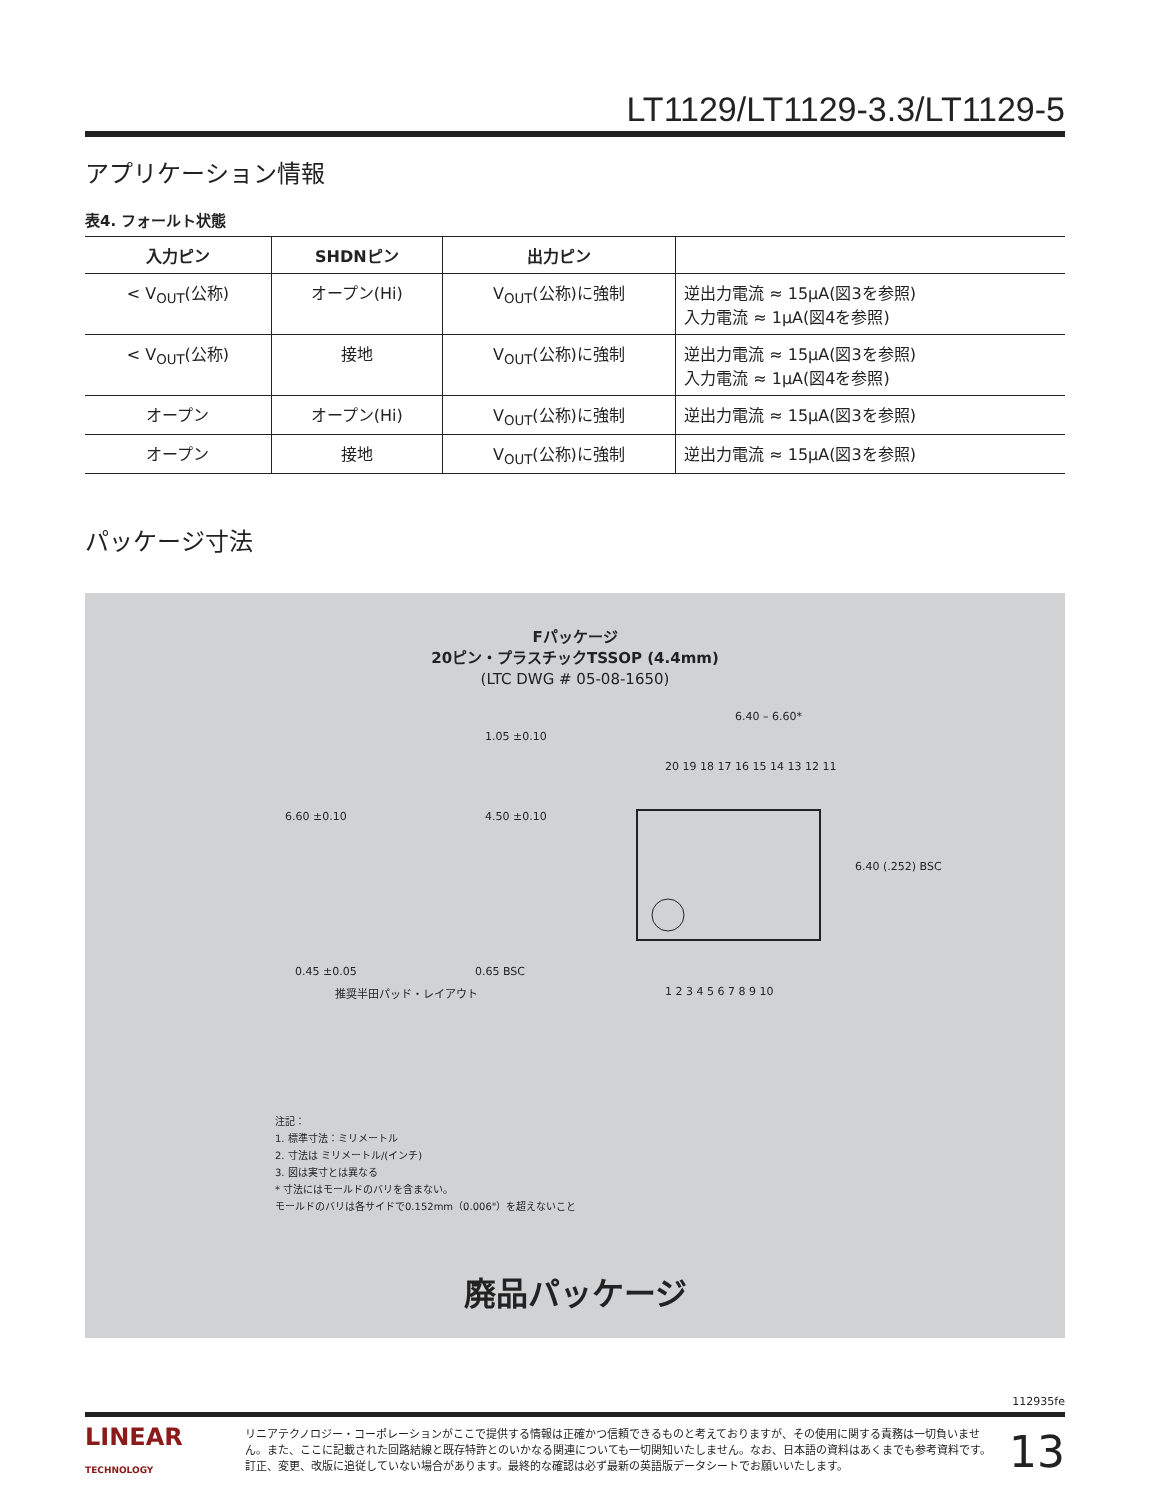LT1129/LT1129-3.3/LT1129-5
アプリケーション情報
表4. フォールト状態
| 入力ピン | SHDNピン | 出力ピン | |
| --- | --- | --- | --- |
| < V<sub>OUT</sub>(公称) | オープン(Hi) | V<sub>OUT</sub>(公称)に強制 | 逆出力電流 ≈ 15μA(図3を参照) 入力電流 ≈ 1μA(図4を参照) |
| < V<sub>OUT</sub>(公称) | 接地 | V<sub>OUT</sub>(公称)に強制 | 逆出力電流 ≈ 15μA(図3を参照) 入力電流 ≈ 1μA(図4を参照) |
| オープン | オープン(Hi) | V<sub>OUT</sub>(公称)に強制 | 逆出力電流 ≈ 15μA(図3を参照) |
| オープン | 接地 | V<sub>OUT</sub>(公称)に強制 | 逆出力電流 ≈ 15μA(図3を参照) |
パッケージ寸法
Fパッケージ
20ピン・プラスチックTSSOP (4.4mm)
(LTC DWG # 05-08-1650)
6.40 – 6.60*
20 19 18 17 16 15 14 13 12 11
1 2 3 4 5 6 7 8 9 10
6.40 (.252) BSC
6.60 ±0.10
4.50 ±0.10
1.05 ±0.10
0.45 ±0.05
0.65 BSC
推奨半田パッド・レイアウト
注記：
1. 標準寸法：ミリメートル
2. 寸法は ミリメートル/(インチ)
3. 図は実寸とは異なる
* 寸法にはモールドのバリを含まない。
モールドのバリは各サイドで0.152mm（0.006"）を超えないこと
廃品パッケージ
112935fe
LINEAR
TECHNOLOGY
リニアテクノロジー・コーポレーションがここで提供する情報は正確かつ信頼できるものと考えておりますが、その使用に関する責務は一切負いません。また、ここに記載された回路結線と既存特許とのいかなる関連についても一切関知いたしません。なお、日本語の資料はあくまでも参考資料です。訂正、変更、改版に追従していない場合があります。最終的な確認は必ず最新の英語版データシートでお願いいたします。
13